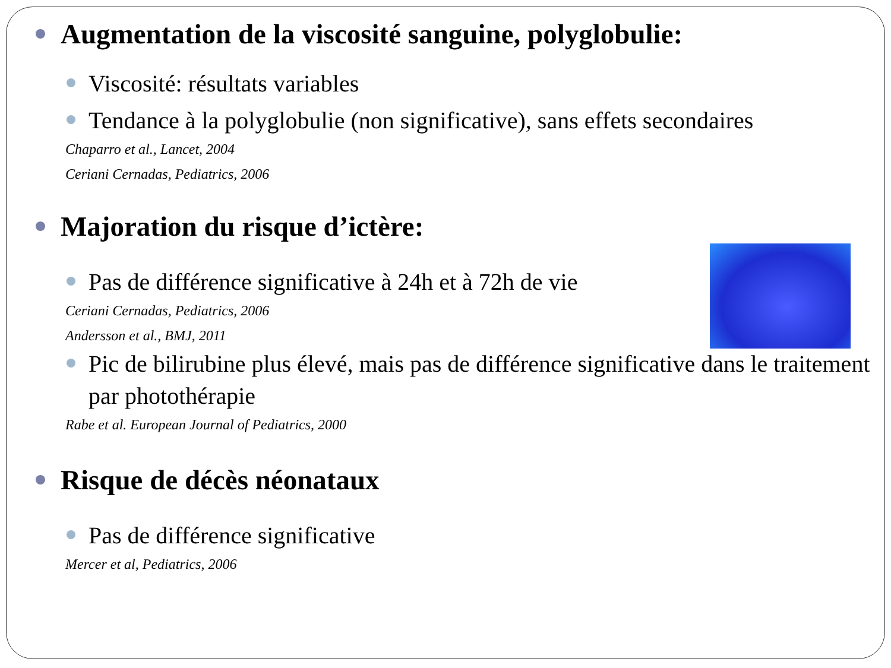Augmentation de la viscosité sanguine, polyglobulie:
Viscosité: résultats variables
Tendance à la polyglobulie (non significative), sans effets secondaires
Chaparro et al., Lancet, 2004
Ceriani Cernadas, Pediatrics, 2006
Majoration du risque d’ictère:
Pas de différence significative à 24h et à 72h de vie
Ceriani Cernadas, Pediatrics, 2006
Andersson et al., BMJ, 2011
Pic de bilirubine plus élevé, mais pas de différence significative dans le traitement par photothérapie
Rabe et al. European Journal of Pediatrics, 2000
Risque de décès néonataux
Pas de différence significative
Mercer et al, Pediatrics, 2006